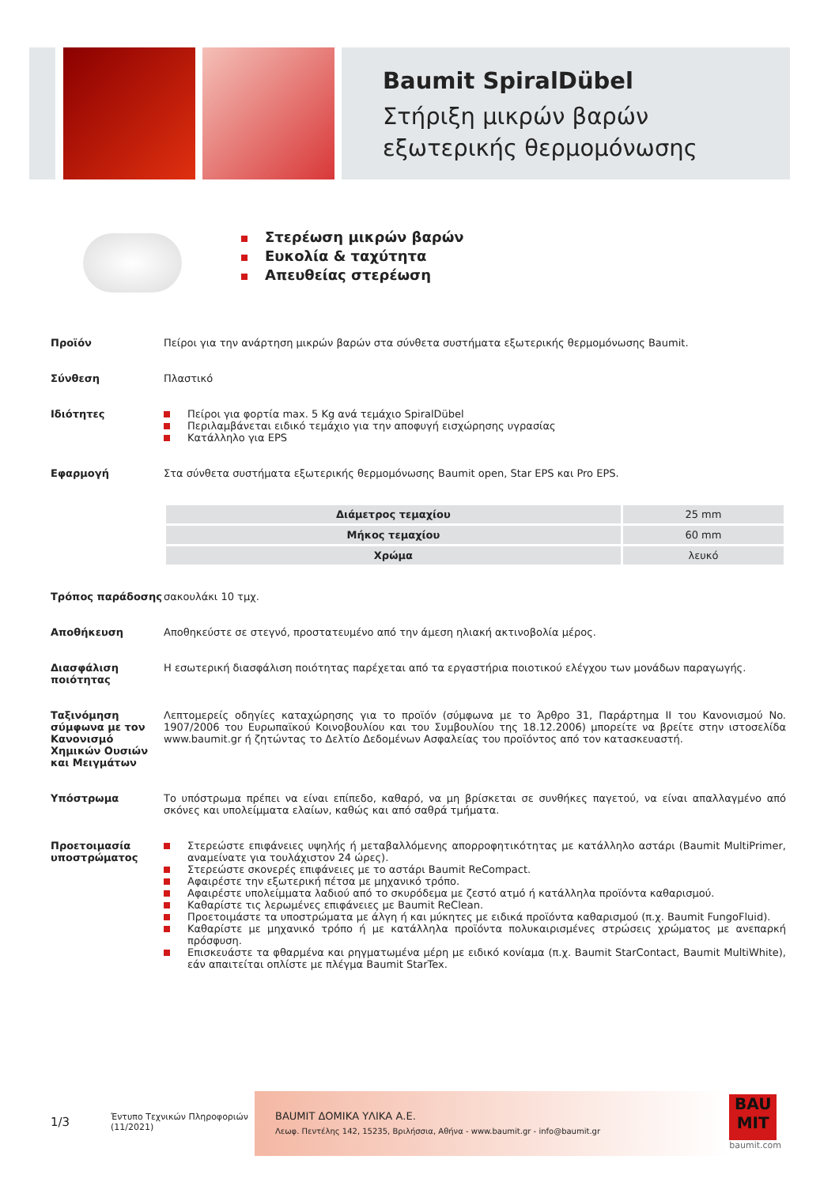Baumit SpiralDübel
Στήριξη μικρών βαρών εξωτερικής θερμομόνωσης
Στερέωση μικρών βαρών
Ευκολία & ταχύτητα
Απευθείας στερέωση
Προϊόν Πείροι για την ανάρτηση μικρών βαρών στα σύνθετα συστήματα εξωτερικής θερμομόνωσης Baumit.
Σύνθεση Πλαστικό
Ιδιότητες Πείροι για φορτία max. 5 Kg ανά τεμάχιο SpiralDübel
Περιλαμβάνεται ειδικό τεμάχιο για την αποφυγή εισχώρησης υγρασίας
Κατάλληλο για EPS
Εφαρμογή Στα σύνθετα συστήματα εξωτερικής θερμομόνωσης Baumit open, Star EPS και Pro EPS.
| Διάμετρος τεμαχίου | 25 mm |
| Μήκος τεμαχίου | 60 mm |
| Χρώμα | λευκό |
Τρόπος παράδοσης σακουλάκι 10 τμχ.
Αποθήκευση Αποθηκεύστε σε στεγνό, προστατευμένο από την άμεση ηλιακή ακτινοβολία μέρος.
Διασφάλιση ποιότητας
Η εσωτερική διασφάλιση ποιότητας παρέχεται από τα εργαστήρια ποιοτικού ελέγχου των μονάδων παραγωγής.
Ταξινόμηση σύμφωνα με τον Κανονισμό Χημικών Ουσιών και Μειγμάτων
Λεπτομερείς οδηγίες καταχώρησης για το προϊόν (σύμφωνα με το Άρθρο 31, Παράρτημα II του Κανονισμού No. 1907/2006 του Ευρωπαϊκού Κοινοβουλίου και του Συμβουλίου της 18.12.2006) μπορείτε να βρείτε στην ιστοσελίδα www.baumit.gr ή ζητώντας το Δελτίο Δεδομένων Ασφαλείας του προϊόντος από τον κατασκευαστή.
Υπόστρωμα Το υπόστρωμα πρέπει να είναι επίπεδο, καθαρό, να μη βρίσκεται σε συνθήκες παγετού, να είναι απαλλαγμένο από σκόνες και υπολείμματα ελαίων, καθώς και από σαθρά τμήματα.
Προετοιμασία υποστρώματος
Στερεώστε επιφάνειες υψηλής ή μεταβαλλόμενης απορροφητικότητας με κατάλληλο αστάρι (Baumit MultiPrimer, αναμείνατε για τουλάχιστον 24 ώρες).
Στερεώστε σκονερές επιφάνειες με το αστάρι Baumit ReCompact.
Αφαιρέστε την εξωτερική πέτσα με μηχανικό τρόπο.
Αφαιρέστε υπολείμματα λαδιού από το σκυρόδεμα με ζεστό ατμό ή κατάλληλα προϊόντα καθαρισμού.
Καθαρίστε τις λερωμένες επιφάνειες με Baumit ReClean.
Προετοιμάστε τα υποστρώματα με άλγη ή και μύκητες με ειδικά προϊόντα καθαρισμού (π.χ. Baumit FungoFluid).
Καθαρίστε με μηχανικό τρόπο ή με κατάλληλα προϊόντα πολυκαιρισμένες στρώσεις χρώματος με ανεπαρκή πρόσφυση.
Επισκευάστε τα φθαρμένα και ρηγματωμένα μέρη με ειδικό κονίαμα (π.χ. Baumit StarContact, Baumit MultiWhite), εάν απαιτείται οπλίστε με πλέγμα Baumit StarTex.
1/3
Έντυπο Τεχνικών Πληροφοριών
(11/2021)
BAUMIT ΔΟΜΙΚΑ ΥΛΙΚΑ Α.Ε.
Λεωφ. Πεντέλης 142, 15235, Βριλήσσια, Αθήνα - www.baumit.gr - info@baumit.gr
BAU MIT
baumit.com